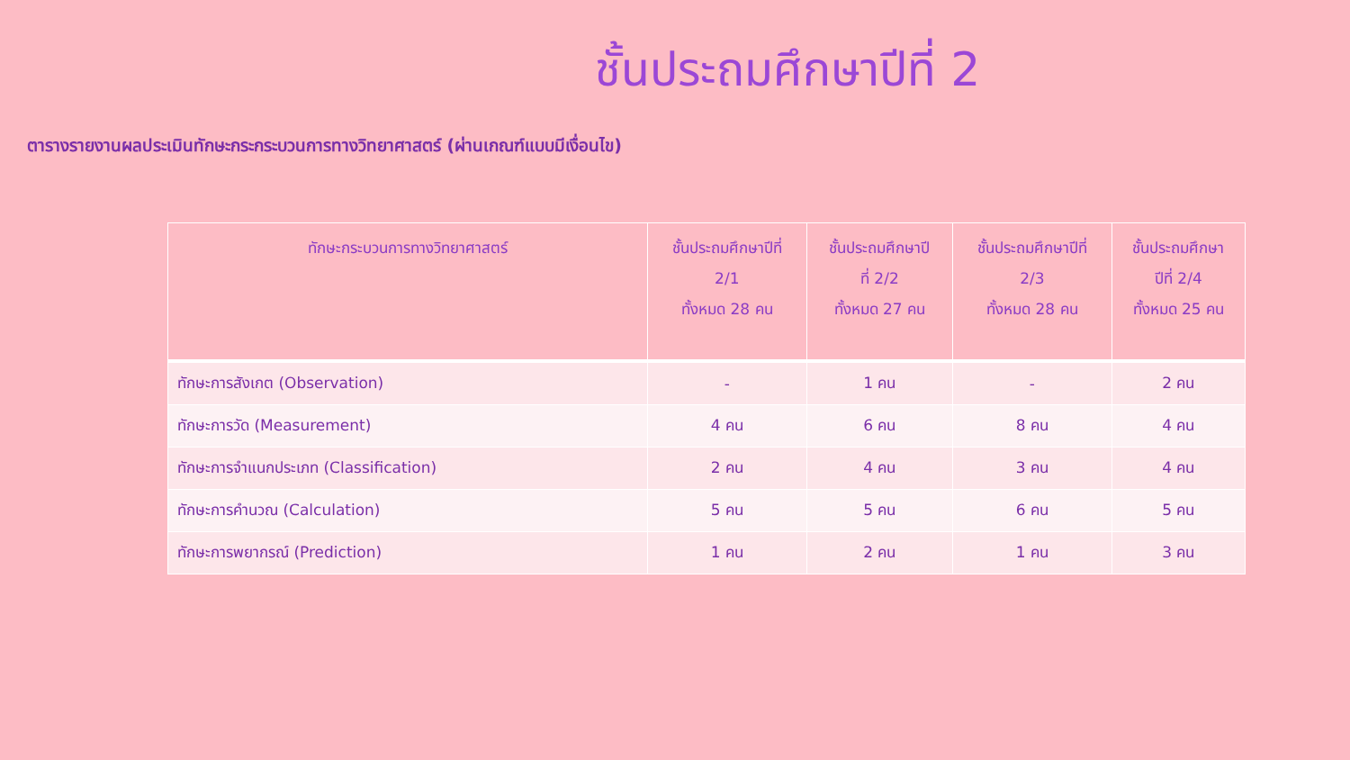ชั้นประถมศึกษาปีที่ 2
ตารางรายงานผลประเมินทักษะกระกระบวนการทางวิทยาศาสตร์ (ผ่านเกณฑ์แบบมีเงื่อนไข)
| ทักษะกระบวนการทางวิทยาศาสตร์ | ชั้นประถมศึกษาปีที่ 2/1 ทั้งหมด 28 คน | ชั้นประถมศึกษาปี ที่ 2/2 ทั้งหมด 27 คน | ชั้นประถมศึกษาปีที่ 2/3 ทั้งหมด 28 คน | ชั้นประถมศึกษา ปีที่ 2/4 ทั้งหมด 25 คน |
| --- | --- | --- | --- | --- |
| ทักษะการสังเกต (Observation) | - | 1 คน | - | 2 คน |
| ทักษะการวัด (Measurement) | 4 คน | 6 คน | 8 คน | 4 คน |
| ทักษะการจำแนกประเภท (Classification) | 2 คน | 4 คน | 3 คน | 4 คน |
| ทักษะการคำนวณ (Calculation) | 5 คน | 5 คน | 6 คน | 5 คน |
| ทักษะการพยากรณ์ (Prediction) | 1 คน | 2 คน | 1 คน | 3 คน |